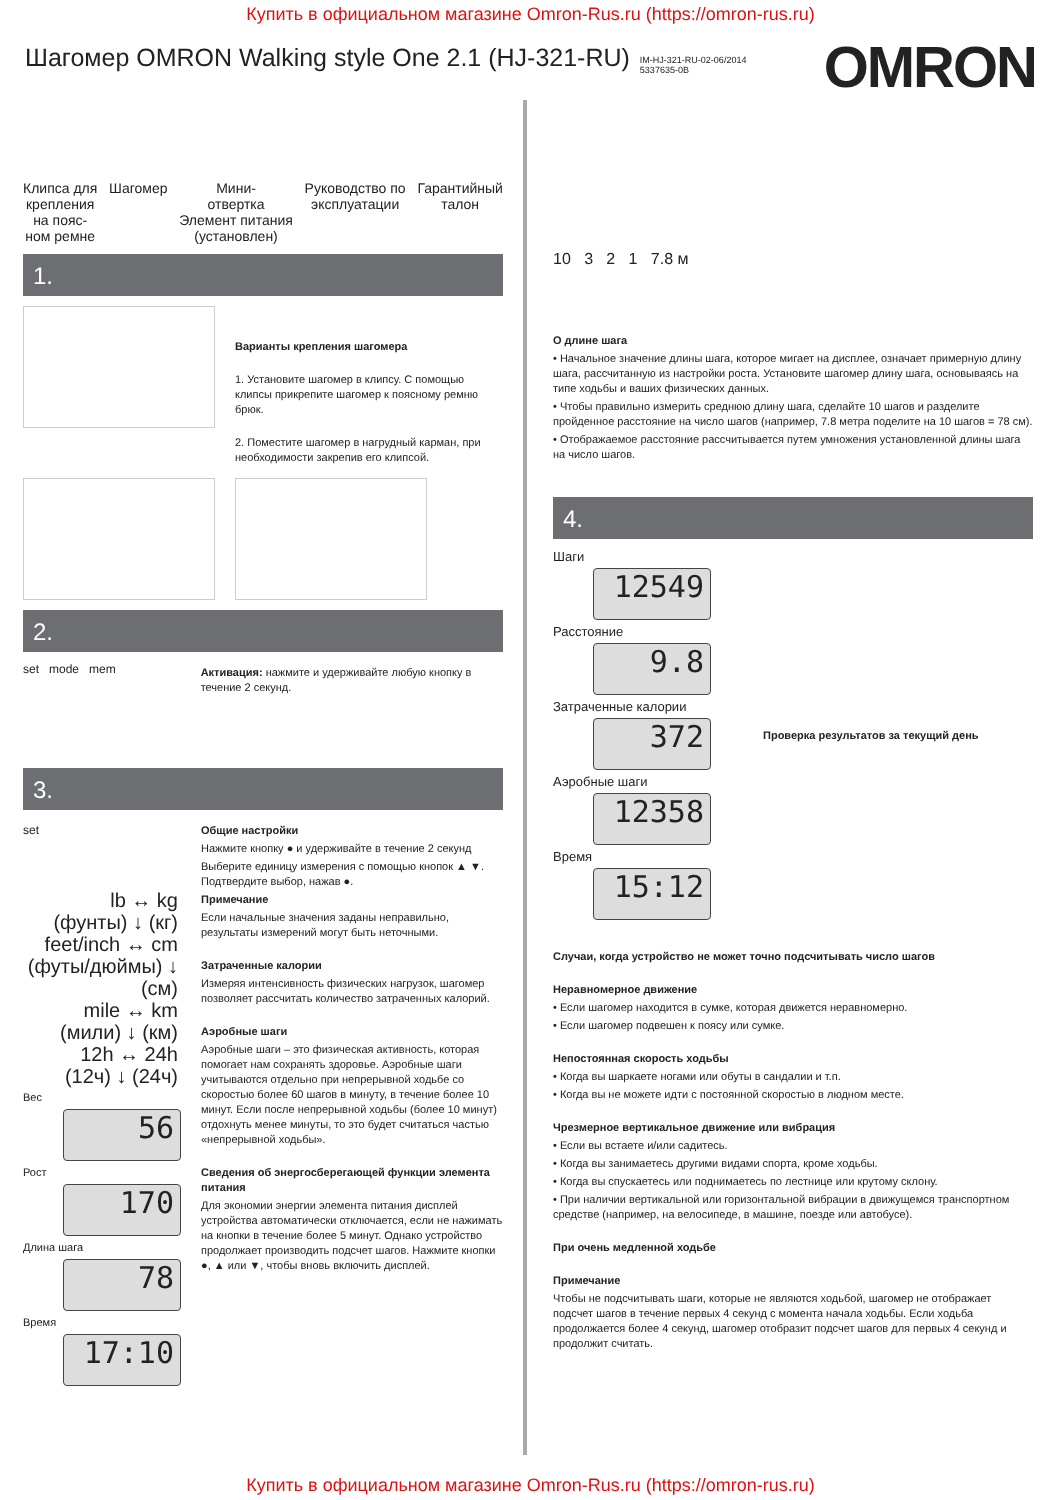Купить в официальном магазине Omron-Rus.ru (https://omron-rus.ru)
Шагомер OMRON Walking style One 2.1 (HJ-321-RU)
IM-HJ-321-RU-02-06/2014
5337635-0B
OMRON
Клипса для
крепления
на пояс-
ном ремне
Шагомер Мини-
отвертка
Элемент питания
(установлен)
Руководство по
эксплуатации
Гарантийный
талон
1.
Варианты крепления шагомера
1. Установите шагомер в клипсу. С помощью клипсы прикрепите шагомер к поясному ремню брюк.
2. Поместите шагомер в нагрудный карман, при необходимости закрепив его клипсой.
2.
set mode mem
Активация: нажмите и удерживайте любую кнопку в течение 2 секунд.
3.
set
lb ↔ kg
(фунты) ↓ (кг)
feet/inch ↔ cm
(футы/дюймы) ↓ (см)
mile ↔ km
(мили) ↓ (км)
12h ↔ 24h
(12ч) ↓ (24ч)
Вес
56
Рост
170
Длина шага
78
Время
17:10
Общие настройки
Нажмите кнопку ● и удерживайте в течение 2 секунд
Выберите единицу измерения с помощью кнопок ▲ ▼. Подтвердите выбор, нажав ●.
Примечание
Если начальные значения заданы неправильно, результаты измерений могут быть неточными.
Затраченные калории
Измеряя интенсивность физических нагрузок, шагомер позволяет рассчитать количество затраченных калорий.
Аэробные шаги
Аэробные шаги – это физическая активность, которая помогает нам сохранять здоровье. Аэробные шаги учитываются отдельно при непрерывной ходьбе со скоростью более 60 шагов в минуту, в течение более 10 минут. Если после непрерывной ходьбы (более 10 минут) отдохнуть менее минуты, то это будет считаться частью «непрерывной ходьбы».
Сведения об энергосберегающей функции элемента питания
Для экономии энергии элемента питания дисплей устройства автоматически отключается, если не нажимать на кнопки в течение более 5 минут. Однако устройство продолжает производить подсчет шагов. Нажмите кнопки ●, ▲ или ▼, чтобы вновь включить дисплей.
10 3 2 1 7.8 м
О длине шага
• Начальное значение длины шага, которое мигает на дисплее, означает примерную длину шага, рассчитанную из настройки роста. Установите шагомер длину шага, основываясь на типе ходьбы и ваших физических данных.
• Чтобы правильно измерить среднюю длину шага, сделайте 10 шагов и разделите пройденное расстояние на число шагов (например, 7.8 метра поделите на 10 шагов = 78 см).
• Отображаемое расстояние рассчитывается путем умножения установленной длины шага на число шагов.
4.
Шаги
12549
Расстояние
9.8
Затраченные калории
372
Аэробные шаги
12358
Время
15:12
Проверка результатов за текущий день
Случаи, когда устройство не может точно подсчитывать число шагов
Неравномерное движение
• Если шагомер находится в сумке, которая движется неравномерно.
• Если шагомер подвешен к поясу или сумке.
Непостоянная скорость ходьбы
• Когда вы шаркаете ногами или обуты в сандалии и т.п.
• Когда вы не можете идти с постоянной скоростью в людном месте.
Чрезмерное вертикальное движение или вибрация
• Если вы встаете и/или садитесь.
• Когда вы занимаетесь другими видами спорта, кроме ходьбы.
• Когда вы спускаетесь или поднимаетесь по лестнице или крутому склону.
• При наличии вертикальной или горизонтальной вибрации в движущемся транспортном средстве (например, на велосипеде, в машине, поезде или автобусе).
При очень медленной ходьбе
Примечание
Чтобы не подсчитывать шаги, которые не являются ходьбой, шагомер не отображает подсчет шагов в течение первых 4 секунд с момента начала ходьбы. Если ходьба продолжается более 4 секунд, шагомер отобразит подсчет шагов для первых 4 секунд и продолжит считать.
Купить в официальном магазине Omron-Rus.ru (https://omron-rus.ru)